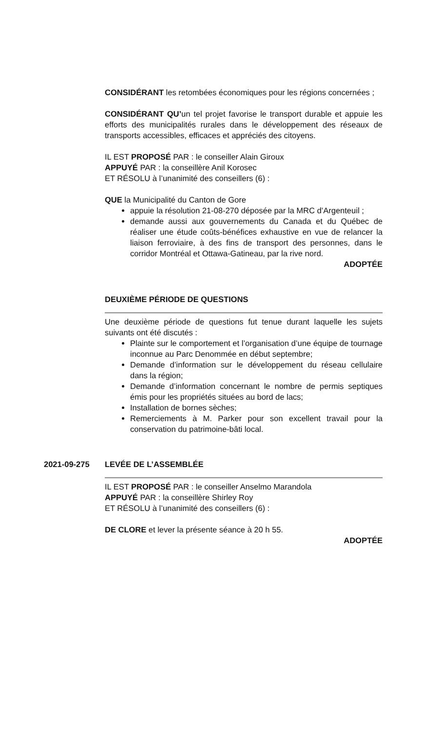CONSIDÉRANT les retombées économiques pour les régions concernées ;
CONSIDÉRANT QU’un tel projet favorise le transport durable et appuie les efforts des municipalités rurales dans le développement des réseaux de transports accessibles, efficaces et appréciés des citoyens.
IL EST PROPOSÉ PAR : le conseiller Alain Giroux
APPUYÉ PAR : la conseillère Anil Korosec
ET RÉSOLU à l’unanimité des conseillers (6) :
QUE la Municipalité du Canton de Gore
appuie la résolution 21-08-270 déposée par la MRC d’Argenteuil ;
demande aussi aux gouvernements du Canada et du Québec de réaliser une étude coûts-bénéfices exhaustive en vue de relancer la liaison ferroviaire, à des fins de transport des personnes, dans le corridor Montréal et Ottawa-Gatineau, par la rive nord.
ADOPTÉE
DEUXIÈME PÉRIODE DE QUESTIONS
Une deuxième période de questions fut tenue durant laquelle les sujets suivants ont été discutés :
Plainte sur le comportement et l’organisation d’une équipe de tournage inconnue au Parc Denommée en début septembre;
Demande d’information sur le développement du réseau cellulaire dans la région;
Demande d’information concernant le nombre de permis septiques émis pour les propriétés situées au bord de lacs;
Installation de bornes sèches;
Remerciements à M. Parker pour son excellent travail pour la conservation du patrimoine-bâti local.
2021-09-275
LEVÉE DE L’ASSEMBLÉE
IL EST PROPOSÉ PAR : le conseiller Anselmo Marandola
APPUYÉ PAR : la conseillère Shirley Roy
ET RÉSOLU à l’unanimité des conseillers (6) :
DE CLORE et lever la présente séance à 20 h 55.
ADOPTÉE